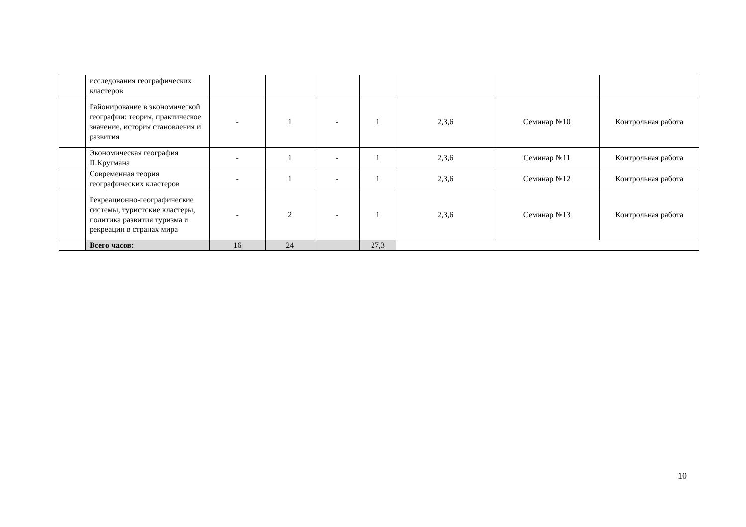| | исследования географических кластеров | | | | | | | |
| | Районирование в экономической географии: теория, практическое значение, история становления и развития | - | 1 | - | 1 | 2,3,6 | Семинар №10 | Контрольная работа |
| | Экономическая география П.Кругмана | - | 1 | - | 1 | 2,3,6 | Семинар №11 | Контрольная работа |
| | Современная теория географических кластеров | - | 1 | - | 1 | 2,3,6 | Семинар №12 | Контрольная работа |
| | Рекреационно-географические системы, туристские кластеры, политика развития туризма и рекреации в странах мира | - | 2 | - | 1 | 2,3,6 | Семинар №13 | Контрольная работа |
| | Всего часов: | 16 | 24 | | 27,3 | | | |
10